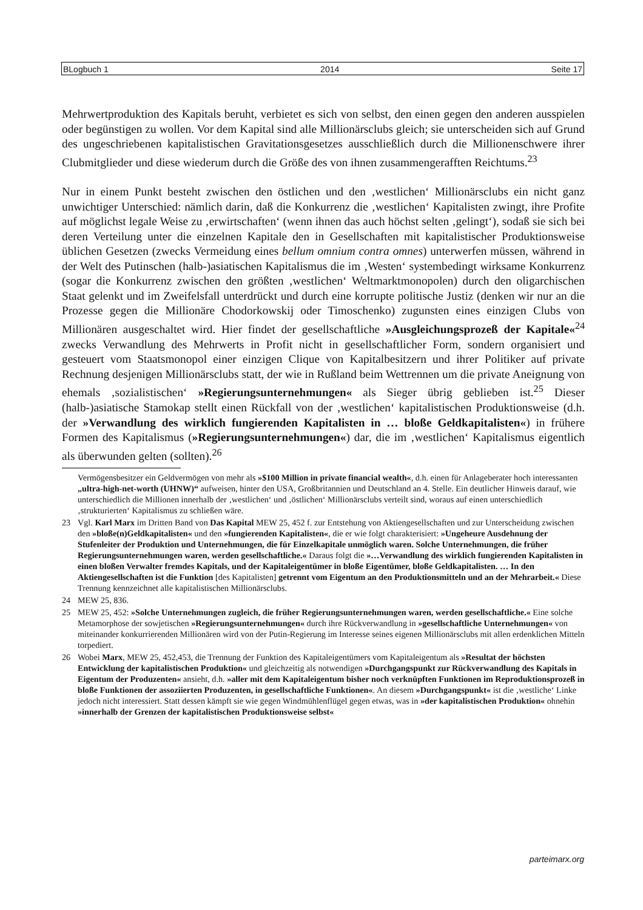BLogbuch 1 2014 Seite 17
Mehrwertproduktion des Kapitals beruht, verbietet es sich von selbst, den einen gegen den anderen ausspielen oder begünstigen zu wollen. Vor dem Kapital sind alle Millionärsclubs gleich; sie unterscheiden sich auf Grund des ungeschriebenen kapitalistischen Gravitationsgesetzes ausschließlich durch die Millionenschwere ihrer Clubmitglieder und diese wiederum durch die Größe des von ihnen zusammengerafften Reichtums.<sup>23</sup>
Nur in einem Punkt besteht zwischen den östlichen und den ‚westlichen‘ Millionärsclubs ein nicht ganz unwichtiger Unterschied: nämlich darin, daß die Konkurrenz die ‚westlichen‘ Kapitalisten zwingt, ihre Profite auf möglichst legale Weise zu ‚erwirtschaften‘ (wenn ihnen das auch höchst selten ‚gelingt‘), sodaß sie sich bei deren Verteilung unter die einzelnen Kapitale den in Gesellschaften mit kapitalistischer Produktionsweise üblichen Gesetzen (zwecks Vermeidung eines bellum omnium contra omnes) unterwerfen müssen, während in der Welt des Putinschen (halb-)asiatischen Kapitalismus die im ‚Westen‘ systembedingt wirksame Konkurrenz (sogar die Konkurrenz zwischen den größten ‚westlichen‘ Weltmarktmonopolen) durch den oligarchischen Staat gelenkt und im Zweifelsfall unterdrückt und durch eine korrupte politische Justiz (denken wir nur an die Prozesse gegen die Millionäre Chodorkowskij oder Timoschenko) zugunsten eines einzigen Clubs von Millionären ausgeschaltet wird. Hier findet der gesellschaftliche »Ausgleichungsprozeß der Kapitale«<sup>24</sup> zwecks Verwandlung des Mehrwerts in Profit nicht in gesellschaftlicher Form, sondern organisiert und gesteuert vom Staatsmonopol einer einzigen Clique von Kapitalbesitzern und ihrer Politiker auf private Rechnung desjenigen Millionärsclubs statt, der wie in Rußland beim Wettrennen um die private Aneignung von ehemals ‚sozialistischen‘ »Regierungsunternehmungen« als Sieger übrig geblieben ist.<sup>25</sup> Dieser (halb-)asiatische Stamokap stellt einen Rückfall von der ‚westlichen‘ kapitalistischen Produktionsweise (d.h. der »Verwandlung des wirklich fungierenden Kapitalisten in … bloße Geldkapitalisten«) in frühere Formen des Kapitalismus (»Regierungsunternehmungen«) dar, die im ‚westlichen‘ Kapitalismus eigentlich als überwunden gelten (sollten).<sup>26</sup>
Vermögensbesitzer ein Geldvermögen von mehr als »$100 Million in private financial wealth«, d.h. einen für Anlageberater hoch interessanten „ultra-high-net-worth (UHNW)“ aufweisen, hinter den USA, Großbritannien und Deutschland an 4. Stelle. Ein deutlicher Hinweis darauf, wie unterschiedlich die Millionen innerhalb der ‚westlichen‘ und ‚östlichen‘ Millionärsclubs verteilt sind, woraus auf einen unterschiedlich ‚strukturierten‘ Kapitalismus zu schließen wäre.
23 Vgl. Karl Marx im Dritten Band von Das Kapital MEW 25, 452 f. zur Entstehung von Aktiengesellschaften und zur Unterscheidung zwischen den »bloße(n)Geldkapitalisten« und den »fungierenden Kapitalisten«, die er wie folgt charakterisiert: »Ungeheure Ausdehnung der Stufenleiter der Produktion und Unternehmungen, die für Einzelkapitale unmöglich waren. Solche Unternehmungen, die früher Regierungsunternehmungen waren, werden gesellschaftliche.« Daraus folgt die »…Verwandlung des wirklich fungierenden Kapitalisten in einen bloßen Verwalter fremdes Kapitals, und der Kapitaleigentümer in bloße Eigentümer, bloße Geldkapitalisten. … In den Aktiengesellschaften ist die Funktion [des Kapitalisten] getrennt vom Eigentum an den Produktionsmitteln und an der Mehrarbeit.« Diese Trennung kennzeichnet alle kapitalistischen Millionärsclubs.
24 MEW 25, 836.
25 MEW 25, 452: »Solche Unternehmungen zugleich, die früher Regierungsunternehmungen waren, werden gesellschaftliche.« Eine solche Metamorphose der sowjetischen »Regierungsunternehmungen« durch ihre Rückverwandlung in »gesellschaftliche Unternehmungen« von miteinander konkurrierenden Millionären wird von der Putin-Regierung im Interesse seines eigenen Millionärsclubs mit allen erdenklichen Mitteln torpediert.
26 Wobei Marx, MEW 25, 452,453, die Trennung der Funktion des Kapitaleigentümers vom Kapitaleigentum als »Resultat der höchsten Entwicklung der kapitalistischen Produktion« und gleichzeitig als notwendigen »Durchgangspunkt zur Rückverwandlung des Kapitals in Eigentum der Produzenten« ansieht, d.h. »aller mit dem Kapitaleigentum bisher noch verknüpften Funktionen im Reproduktionsprozeß in bloße Funktionen der assoziierten Produzenten, in gesellschaftliche Funktionen«. An diesem »Durchgangspunkt« ist die ‚westliche‘ Linke jedoch nicht interessiert. Statt dessen kämpft sie wie gegen Windmühlenflügel gegen etwas, was in »der kapitalistischen Produktion« ohnehin »innerhalb der Grenzen der kapitalistischen Produktionsweise selbst«
parteimarx.org